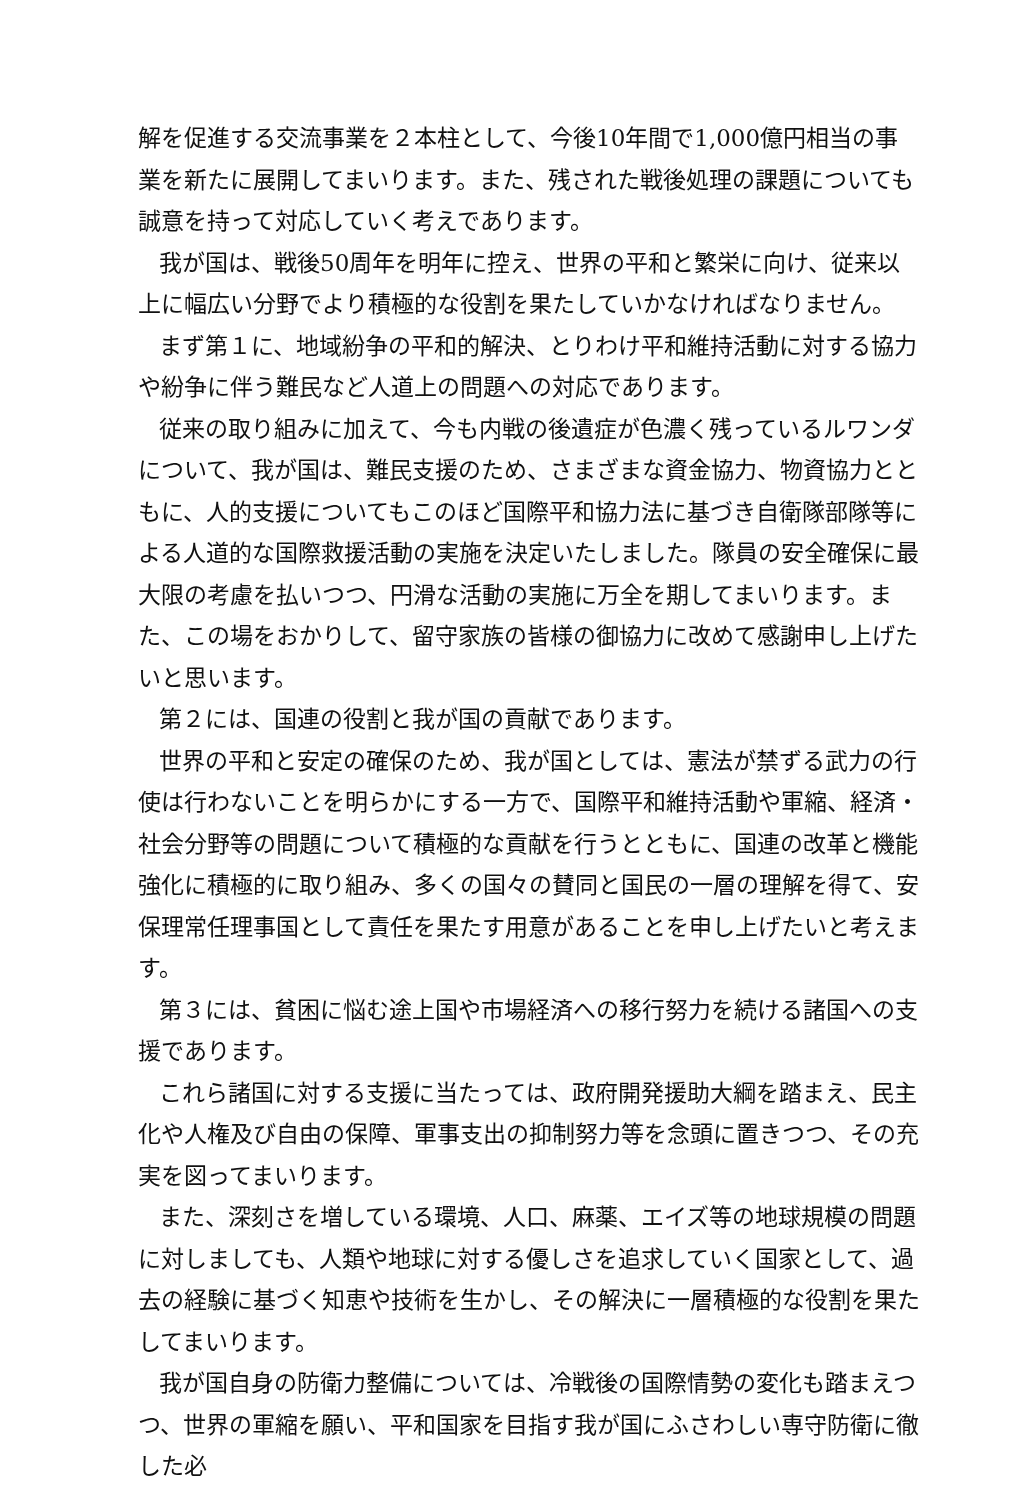解を促進する交流事業を２本柱として、今後10年間で1,000億円相当の事業を新たに展開してまいります。また、残された戦後処理の課題についても誠意を持って対応していく考えであります。
我が国は、戦後50周年を明年に控え、世界の平和と繁栄に向け、従来以上に幅広い分野でより積極的な役割を果たしていかなければなりません。
まず第１に、地域紛争の平和的解決、とりわけ平和維持活動に対する協力や紛争に伴う難民など人道上の問題への対応であります。
従来の取り組みに加えて、今も内戦の後遺症が色濃く残っているルワンダについて、我が国は、難民支援のため、さまざまな資金協力、物資協力とともに、人的支援についてもこのほど国際平和協力法に基づき自衛隊部隊等による人道的な国際救援活動の実施を決定いたしました。隊員の安全確保に最大限の考慮を払いつつ、円滑な活動の実施に万全を期してまいります。また、この場をおかりして、留守家族の皆様の御協力に改めて感謝申し上げたいと思います。
第２には、国連の役割と我が国の貢献であります。
世界の平和と安定の確保のため、我が国としては、憲法が禁ずる武力の行使は行わないことを明らかにする一方で、国際平和維持活動や軍縮、経済・社会分野等の問題について積極的な貢献を行うとともに、国連の改革と機能強化に積極的に取り組み、多くの国々の賛同と国民の一層の理解を得て、安保理常任理事国として責任を果たす用意があることを申し上げたいと考えます。
第３には、貧困に悩む途上国や市場経済への移行努力を続ける諸国への支援であります。
これら諸国に対する支援に当たっては、政府開発援助大綱を踏まえ、民主化や人権及び自由の保障、軍事支出の抑制努力等を念頭に置きつつ、その充実を図ってまいります。
また、深刻さを増している環境、人口、麻薬、エイズ等の地球規模の問題に対しましても、人類や地球に対する優しさを追求していく国家として、過去の経験に基づく知恵や技術を生かし、その解決に一層積極的な役割を果たしてまいります。
我が国自身の防衛力整備については、冷戦後の国際情勢の変化も踏まえつつ、世界の軍縮を願い、平和国家を目指す我が国にふさわしい専守防衛に徹した必